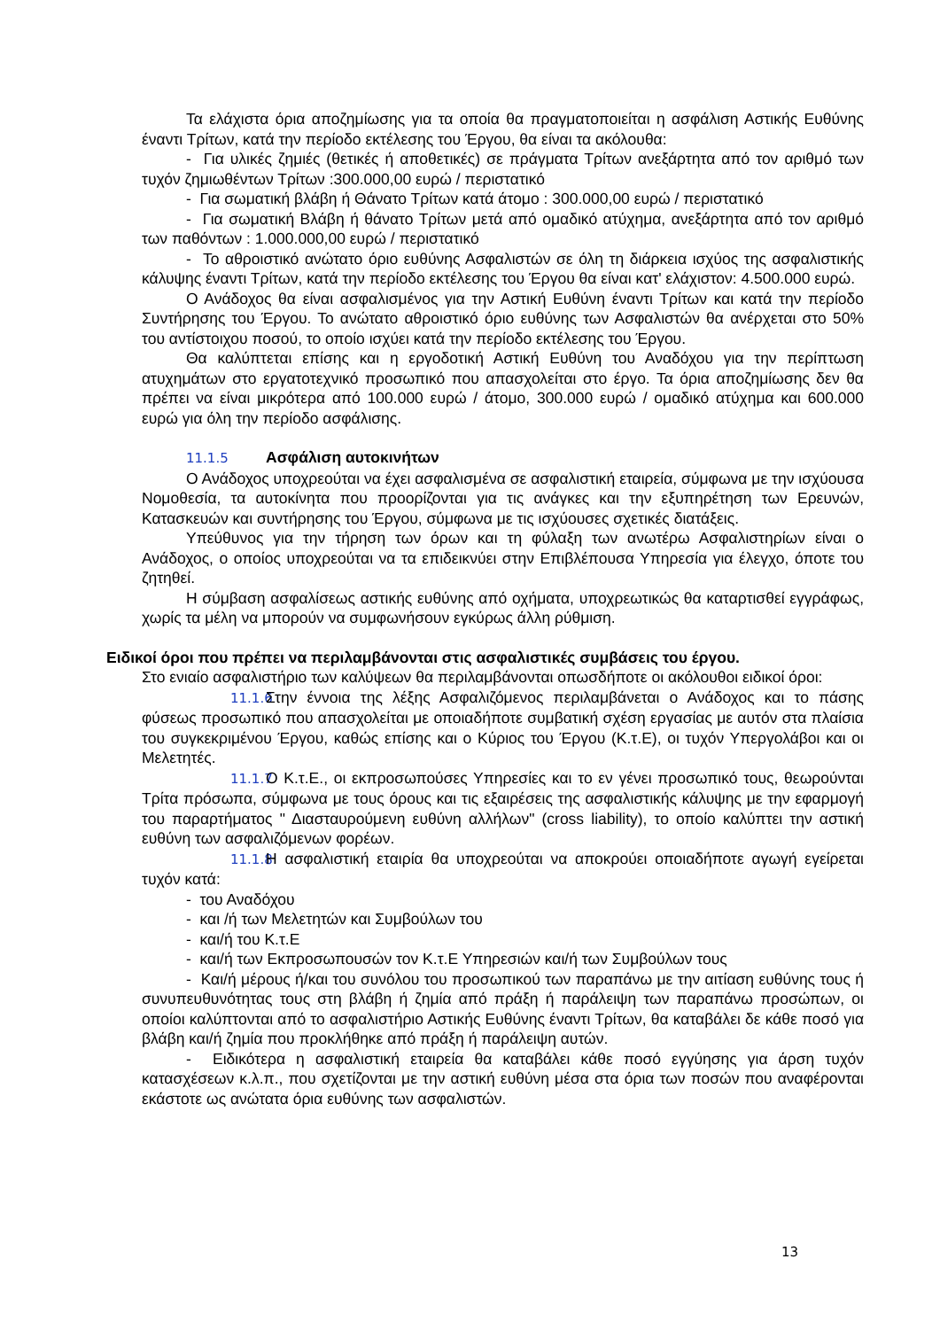Τα ελάχιστα όρια αποζημίωσης για τα οποία θα πραγματοποιείται η ασφάλιση Αστικής Ευθύνης έναντι Τρίτων, κατά την περίοδο εκτέλεσης του Έργου, θα είναι τα ακόλουθα:
- Για υλικές ζημιές (θετικές ή αποθετικές) σε πράγματα Τρίτων ανεξάρτητα από τον αριθμό των τυχόν ζημιωθέντων Τρίτων :300.000,00 ευρώ / περιστατικό
- Για σωματική βλάβη ή Θάνατο Τρίτων κατά άτομο : 300.000,00 ευρώ / περιστατικό
- Για σωματική Βλάβη ή θάνατο Τρίτων μετά από ομαδικό ατύχημα, ανεξάρτητα από τον αριθμό των παθόντων : 1.000.000,00 ευρώ / περιστατικό
- Το αθροιστικό ανώτατο όριο ευθύνης Ασφαλιστών σε όλη τη διάρκεια ισχύος της ασφαλιστικής κάλυψης έναντι Τρίτων, κατά την περίοδο εκτέλεσης του Έργου θα είναι κατ' ελάχιστον: 4.500.000 ευρώ.
Ο Ανάδοχος θα είναι ασφαλισμένος για την Αστική Ευθύνη έναντι Τρίτων και κατά την περίοδο Συντήρησης του Έργου. Το ανώτατο αθροιστικό όριο ευθύνης των Ασφαλιστών θα ανέρχεται στο 50% του αντίστοιχου ποσού, το οποίο ισχύει κατά την περίοδο εκτέλεσης του Έργου.
Θα καλύπτεται επίσης και η εργοδοτική Αστική Ευθύνη του Αναδόχου για την περίπτωση ατυχημάτων στο εργατοτεχνικό προσωπικό που απασχολείται στο έργο. Τα όρια αποζημίωσης δεν θα πρέπει να είναι μικρότερα από 100.000 ευρώ / άτομο, 300.000 ευρώ / ομαδικό ατύχημα και 600.000 ευρώ για όλη την περίοδο ασφάλισης.
11.1.5 Ασφάλιση αυτοκινήτων
Ο Ανάδοχος υποχρεούται να έχει ασφαλισμένα σε ασφαλιστική εταιρεία, σύμφωνα με την ισχύουσα Νομοθεσία, τα αυτοκίνητα που προορίζονται για τις ανάγκες και την εξυπηρέτηση των Ερευνών, Κατασκευών και συντήρησης του Έργου, σύμφωνα με τις ισχύουσες σχετικές διατάξεις.
Υπεύθυνος για την τήρηση των όρων και τη φύλαξη των ανωτέρω Ασφαλιστηρίων είναι ο Ανάδοχος, ο οποίος υποχρεούται να τα επιδεικνύει στην Επιβλέπουσα Υπηρεσία για έλεγχο, όποτε του ζητηθεί.
Η σύμβαση ασφαλίσεως αστικής ευθύνης από οχήματα, υποχρεωτικώς θα καταρτισθεί εγγράφως, χωρίς τα μέλη να μπορούν να συμφωνήσουν εγκύρως άλλη ρύθμιση.
Ειδικοί όροι που πρέπει να περιλαμβάνονται στις ασφαλιστικές συμβάσεις του έργου.
Στο ενιαίο ασφαλιστήριο των καλύψεων θα περιλαμβάνονται οπωσδήποτε οι ακόλουθοι ειδικοί όροι:
11.1.6 Στην έννοια της λέξης Ασφαλιζόμενος περιλαμβάνεται ο Ανάδοχος και το πάσης φύσεως προσωπικό που απασχολείται με οποιαδήποτε συμβατική σχέση εργασίας με αυτόν στα πλαίσια του συγκεκριμένου Έργου, καθώς επίσης και ο Κύριος του Έργου (Κ.τ.Ε), οι τυχόν Υπεργολάβοι και οι Μελετητές.
11.1.7 Ο Κ.τ.Ε., οι εκπροσωπούσες Υπηρεσίες και το εν γένει προσωπικό τους, θεωρούνται Τρίτα πρόσωπα, σύμφωνα με τους όρους και τις εξαιρέσεις της ασφαλιστικής κάλυψης με την εφαρμογή του παραρτήματος " Διασταυρούμενη ευθύνη αλλήλων" (cross liability), το οποίο καλύπτει την αστική ευθύνη των ασφαλιζόμενων φορέων.
11.1.8 Η ασφαλιστική εταιρία θα υποχρεούται να αποκρούει οποιαδήποτε αγωγή εγείρεται τυχόν κατά:
- του Αναδόχου
- και /ή των Μελετητών και Συμβούλων του
- και/ή του Κ.τ.Ε
- και/ή των Εκπροσωπουσών τον Κ.τ.Ε Υπηρεσιών και/ή των Συμβούλων τους
- Και/ή μέρους ή/και του συνόλου του προσωπικού των παραπάνω με την αιτίαση ευθύνης τους ή συνυπευθυνότητας τους στη βλάβη ή ζημία από πράξη ή παράλειψη των παραπάνω προσώπων, οι οποίοι καλύπτονται από το ασφαλιστήριο Αστικής Ευθύνης έναντι Τρίτων, θα καταβάλει δε κάθε ποσό για βλάβη και/ή ζημία που προκλήθηκε από πράξη ή παράλειψη αυτών.
- Ειδικότερα η ασφαλιστική εταιρεία θα καταβάλει κάθε ποσό εγγύησης για άρση τυχόν κατασχέσεων κ.λ.π., που σχετίζονται με την αστική ευθύνη μέσα στα όρια των ποσών που αναφέρονται εκάστοτε ως ανώτατα όρια ευθύνης των ασφαλιστών.
13